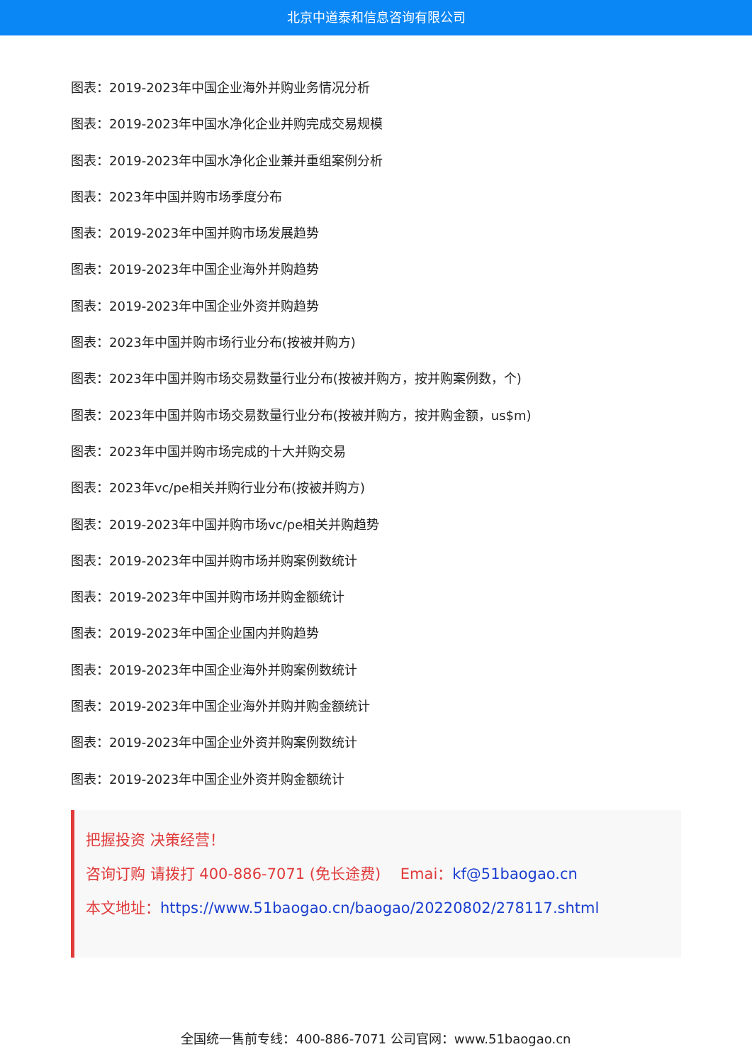北京中道泰和信息咨询有限公司
图表：2019-2023年中国企业海外并购业务情况分析
图表：2019-2023年中国水净化企业并购完成交易规模
图表：2019-2023年中国水净化企业兼并重组案例分析
图表：2023年中国并购市场季度分布
图表：2019-2023年中国并购市场发展趋势
图表：2019-2023年中国企业海外并购趋势
图表：2019-2023年中国企业外资并购趋势
图表：2023年中国并购市场行业分布(按被并购方)
图表：2023年中国并购市场交易数量行业分布(按被并购方，按并购案例数，个)
图表：2023年中国并购市场交易数量行业分布(按被并购方，按并购金额，us$m)
图表：2023年中国并购市场完成的十大并购交易
图表：2023年vc/pe相关并购行业分布(按被并购方)
图表：2019-2023年中国并购市场vc/pe相关并购趋势
图表：2019-2023年中国并购市场并购案例数统计
图表：2019-2023年中国并购市场并购金额统计
图表：2019-2023年中国企业国内并购趋势
图表：2019-2023年中国企业海外并购案例数统计
图表：2019-2023年中国企业海外并购并购金额统计
图表：2019-2023年中国企业外资并购案例数统计
图表：2019-2023年中国企业外资并购金额统计
把握投资 决策经营！
咨询订购 请拨打 400-886-7071 (免长途费)　 Emai：kf@51baogao.cn
本文地址：https://www.51baogao.cn/baogao/20220802/278117.shtml
全国统一售前专线：400-886-7071 公司官网：www.51baogao.cn